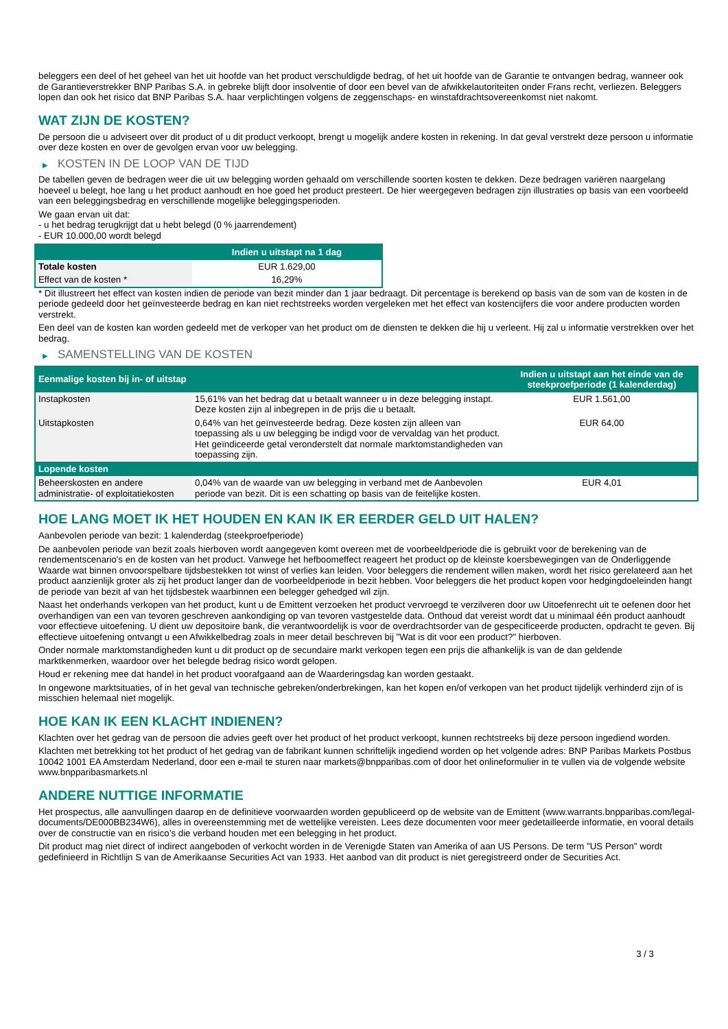beleggers een deel of het geheel van het uit hoofde van het product verschuldigde bedrag, of het uit hoofde van de Garantie te ontvangen bedrag, wanneer ook de Garantieverstrekker BNP Paribas S.A. in gebreke blijft door insolventie of door een bevel van de afwikkelautoriteiten onder Frans recht, verliezen. Beleggers lopen dan ook het risico dat BNP Paribas S.A. haar verplichtingen volgens de zeggenschaps- en winstafdrachtsovereenkomst niet nakomt.
WAT ZIJN DE KOSTEN?
De persoon die u adviseert over dit product of u dit product verkoopt, brengt u mogelijk andere kosten in rekening. In dat geval verstrekt deze persoon u informatie over deze kosten en over de gevolgen ervan voor uw belegging.
▶ KOSTEN IN DE LOOP VAN DE TIJD
De tabellen geven de bedragen weer die uit uw belegging worden gehaald om verschillende soorten kosten te dekken. Deze bedragen variëren naargelang hoeveel u belegt, hoe lang u het product aanhoudt en hoe goed het product presteert. De hier weergegeven bedragen zijn illustraties op basis van een voorbeeld van een beleggingsbedrag en verschillende mogelijke beleggingsperioden.
We gaan ervan uit dat:
- u het bedrag terugkrijgt dat u hebt belegd (0 % jaarrendement)
- EUR 10.000,00 wordt belegd
| | Indien u uitstapt na 1 dag |
| --- | --- |
| Totale kosten | EUR 1.629,00 |
| Effect van de kosten * | 16,29% |
* Dit illustreert het effect van kosten indien de periode van bezit minder dan 1 jaar bedraagt. Dit percentage is berekend op basis van de som van de kosten in de periode gedeeld door het geïnvesteerde bedrag en kan niet rechtstreeks worden vergeleken met het effect van kostencijfers die voor andere producten worden verstrekt.
Een deel van de kosten kan worden gedeeld met de verkoper van het product om de diensten te dekken die hij u verleent. Hij zal u informatie verstrekken over het bedrag.
▶ SAMENSTELLING VAN DE KOSTEN
| Eenmalige kosten bij in- of uitstap | | Indien u uitstapt aan het einde van de steekproefperiode (1 kalenderdag) |
| --- | --- | --- |
| Instapkosten | 15,61% van het bedrag dat u betaalt wanneer u in deze belegging instapt. Deze kosten zijn al inbegrepen in de prijs die u betaalt. | EUR 1.561,00 |
| Uitstapkosten | 0,64% van het geïnvesteerde bedrag. Deze kosten zijn alleen van toepassing als u uw belegging be indigd voor de vervaldag van het product. Het geïndiceerde getal veronderstelt dat normale marktomstandigheden van toepassing zijn. | EUR 64,00 |
| Lopende kosten | | |
| Beheerskosten en andere administratie- of exploitatiekosten | 0,04% van de waarde van uw belegging in verband met de Aanbevolen periode van bezit. Dit is een schatting op basis van de feitelijke kosten. | EUR 4,01 |
HOE LANG MOET IK HET HOUDEN EN KAN IK ER EERDER GELD UIT HALEN?
Aanbevolen periode van bezit: 1 kalenderdag (steekproefperiode)
De aanbevolen periode van bezit zoals hierboven wordt aangegeven komt overeen met de voorbeeldperiode die is gebruikt voor de berekening van de rendementscenario's en de kosten van het product. Vanwege het hefboomeffect reageert het product op de kleinste koersbewegingen van de Onderliggende Waarde wat binnen onvoorspelbare tijdsbestekken tot winst of verlies kan leiden. Voor beleggers die rendement willen maken, wordt het risico gerelateerd aan het product aanzienlijk groter als zij het product langer dan de voorbeeldperiode in bezit hebben. Voor beleggers die het product kopen voor hedgingdoeleinden hangt de periode van bezit af van het tijdsbestek waarbinnen een belegger gehedged wil zijn.
Naast het onderhands verkopen van het product, kunt u de Emittent verzoeken het product vervroegd te verzilveren door uw Uitoefenrecht uit te oefenen door het overhandigen van een van tevoren geschreven aankondiging op van tevoren vastgestelde data. Onthoud dat vereist wordt dat u minimaal één product aanhoudt voor effectieve uitoefening. U dient uw depositoire bank, die verantwoordelijk is voor de overdrachtsorder van de gespecificeerde producten, opdracht te geven. Bij effectieve uitoefening ontvangt u een Afwikkelbedrag zoals in meer detail beschreven bij "Wat is dit voor een product?" hierboven.
Onder normale marktomstandigheden kunt u dit product op de secundaire markt verkopen tegen een prijs die afhankelijk is van de dan geldende marktkenmerken, waardoor over het belegde bedrag risico wordt gelopen.
Houd er rekening mee dat handel in het product voorafgaand aan de Waarderingsdag kan worden gestaakt.
In ongewone marktsituaties, of in het geval van technische gebreken/onderbrekingen, kan het kopen en/of verkopen van het product tijdelijk verhinderd zijn of is misschien helemaal niet mogelijk.
HOE KAN IK EEN KLACHT INDIENEN?
Klachten over het gedrag van de persoon die advies geeft over het product of het product verkoopt, kunnen rechtstreeks bij deze persoon ingediend worden.
Klachten met betrekking tot het product of het gedrag van de fabrikant kunnen schriftelijk ingediend worden op het volgende adres: BNP Paribas Markets Postbus 10042 1001 EA Amsterdam Nederland, door een e-mail te sturen naar markets@bnpparibas.com of door het onlineformulier in te vullen via de volgende website www.bnpparibasmarkets.nl
ANDERE NUTTIGE INFORMATIE
Het prospectus, alle aanvullingen daarop en de definitieve voorwaarden worden gepubliceerd op de website van de Emittent (www.warrants.bnpparibas.com/legal-documents/DE000BB234W6), alles in overeenstemming met de wettelijke vereisten. Lees deze documenten voor meer gedetailleerde informatie, en vooral details over de constructie van en risico’s die verband houden met een belegging in het product.
Dit product mag niet direct of indirect aangeboden of verkocht worden in de Verenigde Staten van Amerika of aan US Persons. De term "US Person" wordt gedefinieerd in Richtlijn S van de Amerikaanse Securities Act van 1933. Het aanbod van dit product is niet geregistreerd onder de Securities Act.
3 / 3